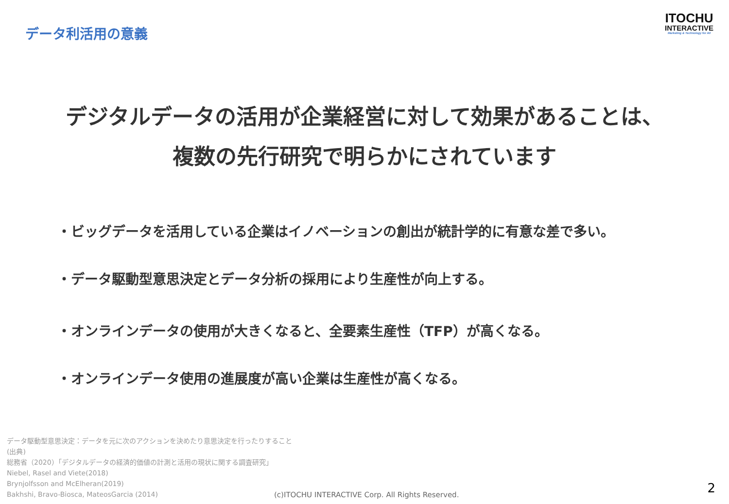データ利活用の意義
ITOCHU
INTERACTIVE
Marketing & Technology for All
デジタルデータの活用が企業経営に対して効果があることは、
複数の先行研究で明らかにされています
・ビッグデータを活用している企業はイノベーションの創出が統計学的に有意な差で多い。
・データ駆動型意思決定とデータ分析の採用により生産性が向上する。
・オンラインデータの使用が大きくなると、全要素生産性（TFP）が高くなる。
・オンラインデータ使用の進展度が高い企業は生産性が高くなる。
データ駆動型意思決定：データを元に次のアクションを決めたり意思決定を行ったりすること
(出典)
総務省（2020）「デジタルデータの経済的価値の計測と活用の現状に関する調査研究」
Niebel, Rasel and Viete(2018)
Brynjolfsson and McElheran(2019)
Bakhshi, Bravo-Biosca, MateosGarcia (2014)
(c)ITOCHU INTERACTIVE Corp. All Rights Reserved.
2